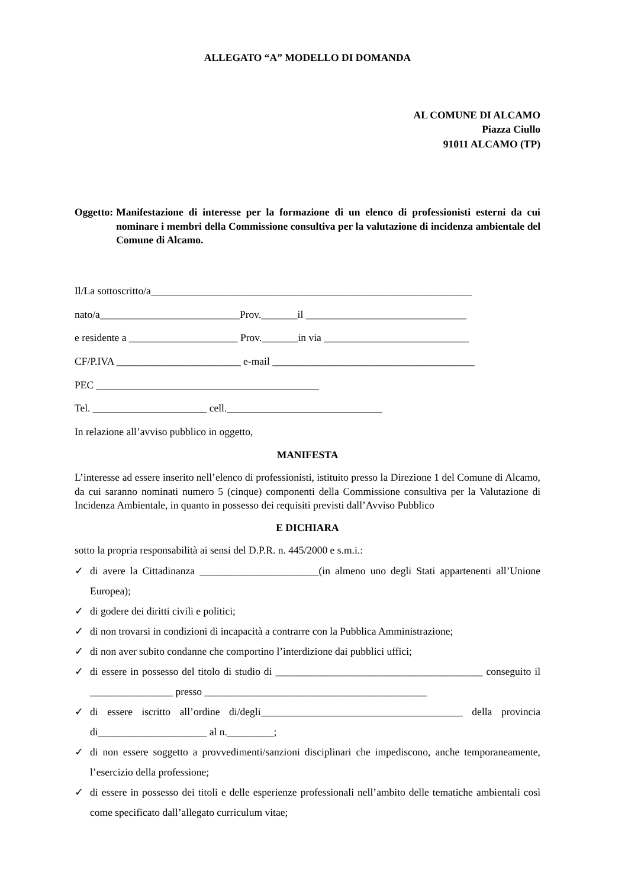ALLEGATO “A” MODELLO DI DOMANDA
AL COMUNE DI ALCAMO
Piazza Ciullo
91011 ALCAMO (TP)
Oggetto: Manifestazione di interesse per la formazione di un elenco di professionisti esterni da cui nominare i membri della Commissione consultiva per la valutazione di incidenza ambientale del Comune di Alcamo.
Il/La sottoscritto/a______________________________________________________________
nato/a___________________________Prov._______il _______________________________
e residente a _____________________ Prov._______in via ____________________________
CF/P.IVA ________________________ e-mail _______________________________________
PEC ___________________________________________
Tel. ______________________ cell.______________________________
In relazione all’avviso pubblico in oggetto,
MANIFESTA
L’interesse ad essere inserito nell’elenco di professionisti, istituito presso la Direzione 1 del Comune di Alcamo, da cui saranno nominati numero 5 (cinque) componenti della Commissione consultiva per la Valutazione di Incidenza Ambientale, in quanto in possesso dei requisiti previsti dall’Avviso Pubblico
E DICHIARA
sotto la propria responsabilità ai sensi del D.P.R. n. 445/2000 e s.m.i.:
✓ di avere la Cittadinanza _______________________(in almeno uno degli Stati appartenenti all’Unione Europea);
✓ di godere dei diritti civili e politici;
✓ di non trovarsi in condizioni di incapacità a contrarre con la Pubblica Amministrazione;
✓ di non aver subito condanne che comportino l’interdizione dai pubblici uffici;
✓ di essere in possesso del titolo di studio di ________________________________________ conseguito il ________________ presso ___________________________________________
✓ di essere iscritto all’ordine di/degli_______________________________________ della provincia di_____________________ al n._________;
✓ di non essere soggetto a provvedimenti/sanzioni disciplinari che impediscono, anche temporaneamente, l’esercizio della professione;
✓ di essere in possesso dei titoli e delle esperienze professionali nell’ambito delle tematiche ambientali così come specificato dall’allegato curriculum vitae;